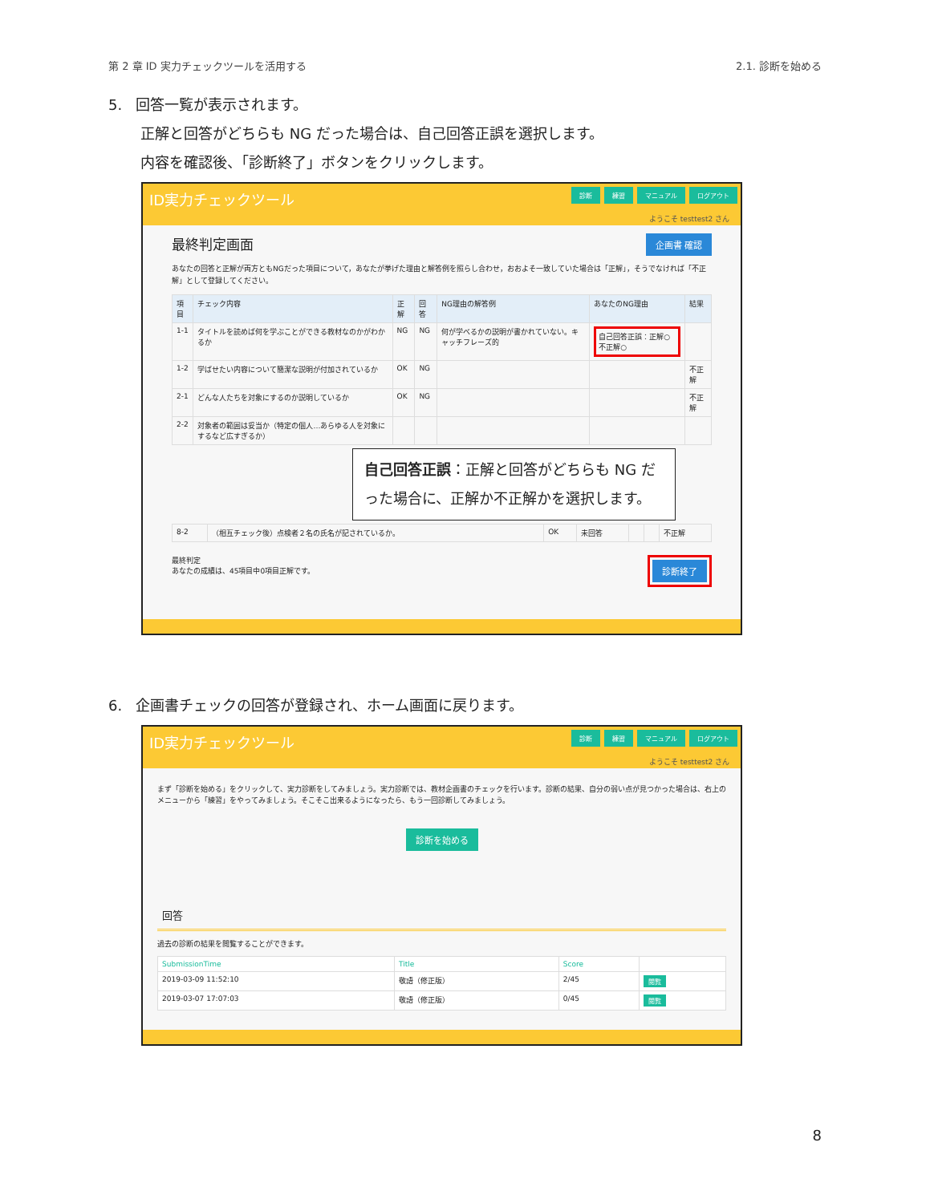第 2 章 ID 実力チェックツールを活用する 2.1. 診断を始める
5. 回答一覧が表示されます。
正解と回答がどちらも NG だった場合は、自己回答正誤を選択します。
内容を確認後、「診断終了」ボタンをクリックします。
ID実力チェックツール
診断 練習 マニュアル ログアウト
ようこそ testtest2 さん
最終判定画面 企画書 確認
あなたの回答と正解が両方ともNGだった項目について，あなたが挙げた理由と解答例を照らし合わせ，おおよそ一致していた場合は「正解」，そうでなければ「不正解」として登録してください。
| 項目 | チェック内容 | 正解 | 回答 | NG理由の解答例 | あなたのNG理由 | 結果 |
| --- | --- | --- | --- | --- | --- | --- |
| 1-1 | タイトルを読めば何を学ぶことができる教材なのかがわかるか | NG | NG | 何が学べるかの説明が書かれていない。キャッチフレーズ的 | 自己回答正誤：正解○ 不正解○ | |
| 1-2 | 学ばせたい内容について簡潔な説明が付加されているか | OK | NG | | | 不正解 |
| 2-1 | どんな人たちを対象にするのか説明しているか | OK | NG | | | 不正解 |
| 2-2 | 対象者の範囲は妥当か（特定の個人…あらゆる人を対象にするなど広すぎるか） | | | | | |
自己回答正誤：正解と回答がどちらも NG だった場合に、正解か不正解かを選択します。
| 8-2 | （相互チェック後）点検者２名の氏名が記されているか。 | OK | 未回答 | | | 不正解 |
最終判定
あなたの成績は、45項目中0項目正解です。
診断終了
6. 企画書チェックの回答が登録され、ホーム画面に戻ります。
ID実力チェックツール
診断 練習 マニュアル ログアウト
ようこそ testtest2 さん
まず「診断を始める」をクリックして、実力診断をしてみましょう。実力診断では、教材企画書のチェックを行います。診断の結果、自分の弱い点が見つかった場合は、右上のメニューから「練習」をやってみましょう。そこそこ出来るようになったら、もう一回診断してみましょう。
診断を始める
回答
過去の診断の結果を閲覧することができます。
| SubmissionTime | Title | Score | |
| --- | --- | --- | --- |
| 2019-03-09 11:52:10 | 敬語（修正版） | 2/45 | 閲覧 |
| 2019-03-07 17:07:03 | 敬語（修正版） | 0/45 | 閲覧 |
8